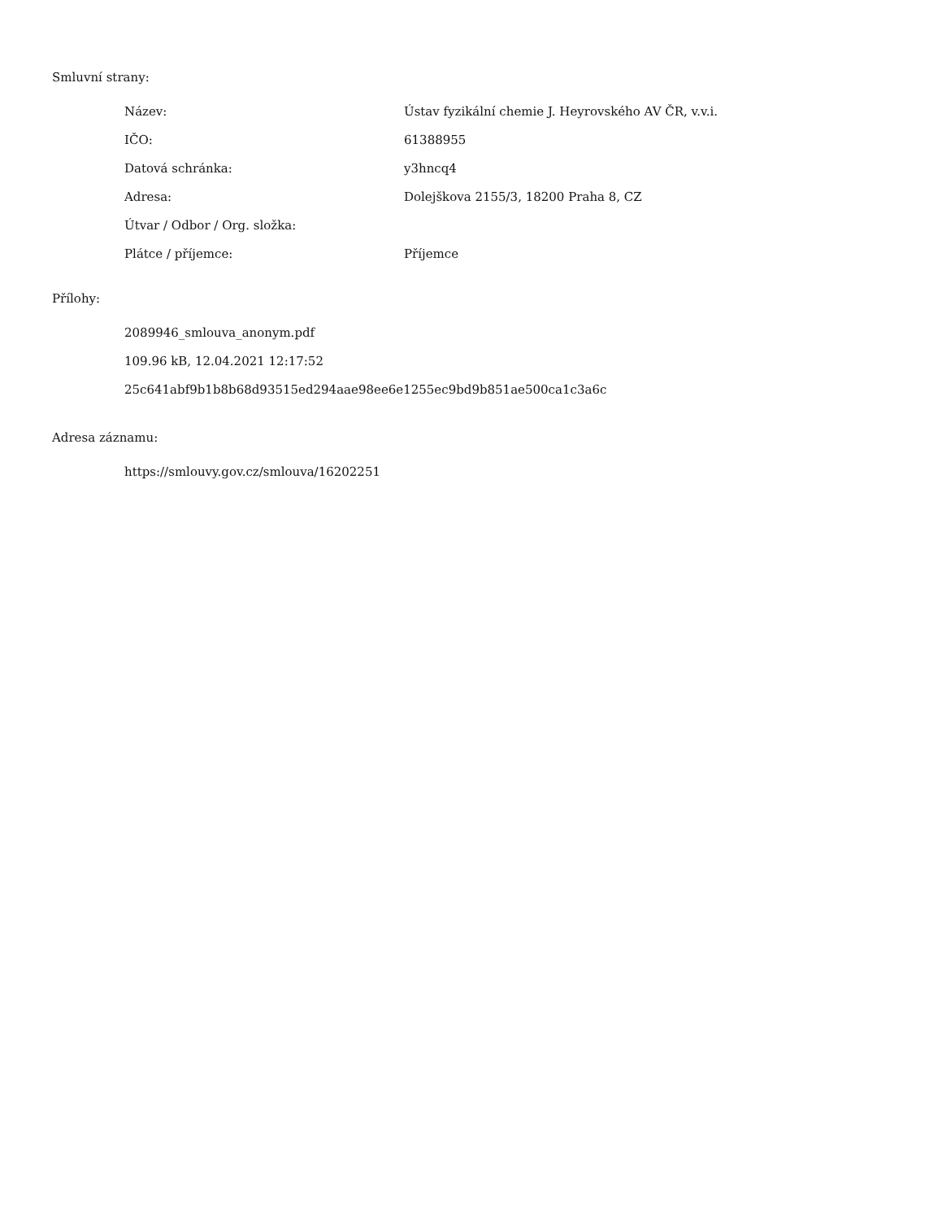Smluvní strany:
| Název: | Ústav fyzikální chemie J. Heyrovského AV ČR, v.v.i. |
| IČO: | 61388955 |
| Datová schránka: | y3hncq4 |
| Adresa: | Dolejškova 2155/3, 18200 Praha 8, CZ |
| Útvar / Odbor / Org. složka: | |
| Plátce / příjemce: | Příjemce |
Přílohy:
2089946_smlouva_anonym.pdf
109.96 kB, 12.04.2021 12:17:52
25c641abf9b1b8b68d93515ed294aae98ee6e1255ec9bd9b851ae500ca1c3a6c
Adresa záznamu:
https://smlouvy.gov.cz/smlouva/16202251